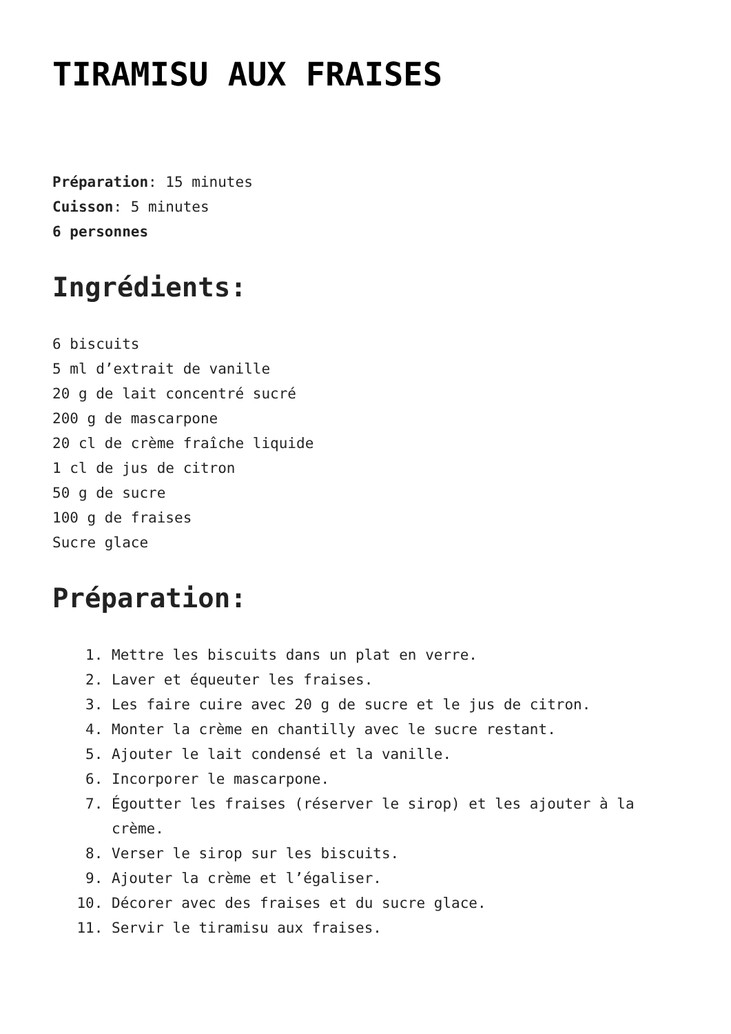TIRAMISU AUX FRAISES
Préparation: 15 minutes
Cuisson: 5 minutes
6 personnes
Ingrédients:
6 biscuits
5 ml d’extrait de vanille
20 g de lait concentré sucré
200 g de mascarpone
20 cl de crème fraîche liquide
1 cl de jus de citron
50 g de sucre
100 g de fraises
Sucre glace
Préparation:
1. Mettre les biscuits dans un plat en verre.
2. Laver et équeuter les fraises.
3. Les faire cuire avec 20 g de sucre et le jus de citron.
4. Monter la crème en chantilly avec le sucre restant.
5. Ajouter le lait condensé et la vanille.
6. Incorporer le mascarpone.
7. Égoutter les fraises (réserver le sirop) et les ajouter à la crème.
8. Verser le sirop sur les biscuits.
9. Ajouter la crème et l’égaliser.
10. Décorer avec des fraises et du sucre glace.
11. Servir le tiramisu aux fraises.